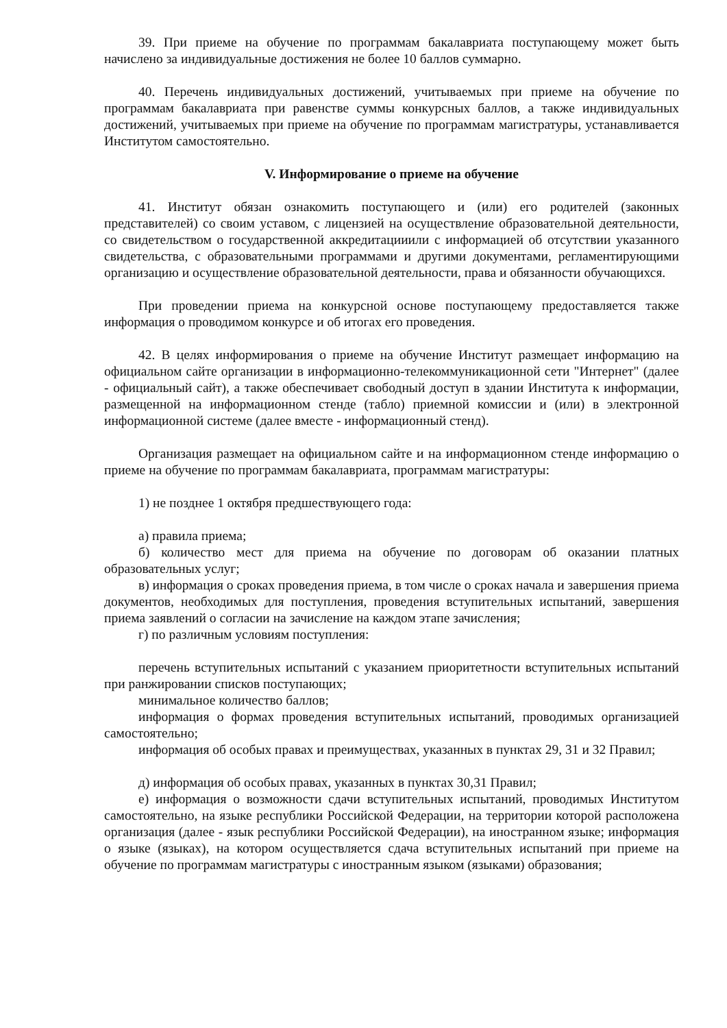39. При приеме на обучение по программам бакалавриата поступающему может быть начислено за индивидуальные достижения не более 10 баллов суммарно.
40. Перечень индивидуальных достижений, учитываемых при приеме на обучение по программам бакалавриата при равенстве суммы конкурсных баллов, а также индивидуальных достижений, учитываемых при приеме на обучение по программам магистратуры, устанавливается Институтом самостоятельно.
V. Информирование о приеме на обучение
41. Институт обязан ознакомить поступающего и (или) его родителей (законных представителей) со своим уставом, с лицензией на осуществление образовательной деятельности, со свидетельством о государственной аккредитацииили с информацией об отсутствии указанного свидетельства, с образовательными программами и другими документами, регламентирующими организацию и осуществление образовательной деятельности, права и обязанности обучающихся.
При проведении приема на конкурсной основе поступающему предоставляется также информация о проводимом конкурсе и об итогах его проведения.
42. В целях информирования о приеме на обучение Институт размещает информацию на официальном сайте организации в информационно-телекоммуникационной сети "Интернет" (далее - официальный сайт), а также обеспечивает свободный доступ в здании Института к информации, размещенной на информационном стенде (табло) приемной комиссии и (или) в электронной информационной системе (далее вместе - информационный стенд).
Организация размещает на официальном сайте и на информационном стенде информацию о приеме на обучение по программам бакалавриата, программам магистратуры:
1) не позднее 1 октября предшествующего года:
а) правила приема;
б) количество мест для приема на обучение по договорам об оказании платных образовательных услуг;
в) информация о сроках проведения приема, в том числе о сроках начала и завершения приема документов, необходимых для поступления, проведения вступительных испытаний, завершения приема заявлений о согласии на зачисление на каждом этапе зачисления;
г) по различным условиям поступления:
перечень вступительных испытаний с указанием приоритетности вступительных испытаний при ранжировании списков поступающих;
минимальное количество баллов;
информация о формах проведения вступительных испытаний, проводимых организацией самостоятельно;
информация об особых правах и преимуществах, указанных в пунктах 29, 31 и 32 Правил;
д) информация об особых правах, указанных в пунктах 30,31 Правил;
е) информация о возможности сдачи вступительных испытаний, проводимых Институтом самостоятельно, на языке республики Российской Федерации, на территории которой расположена организация (далее - язык республики Российской Федерации), на иностранном языке; информация о языке (языках), на котором осуществляется сдача вступительных испытаний при приеме на обучение по программам магистратуры с иностранным языком (языками) образования;